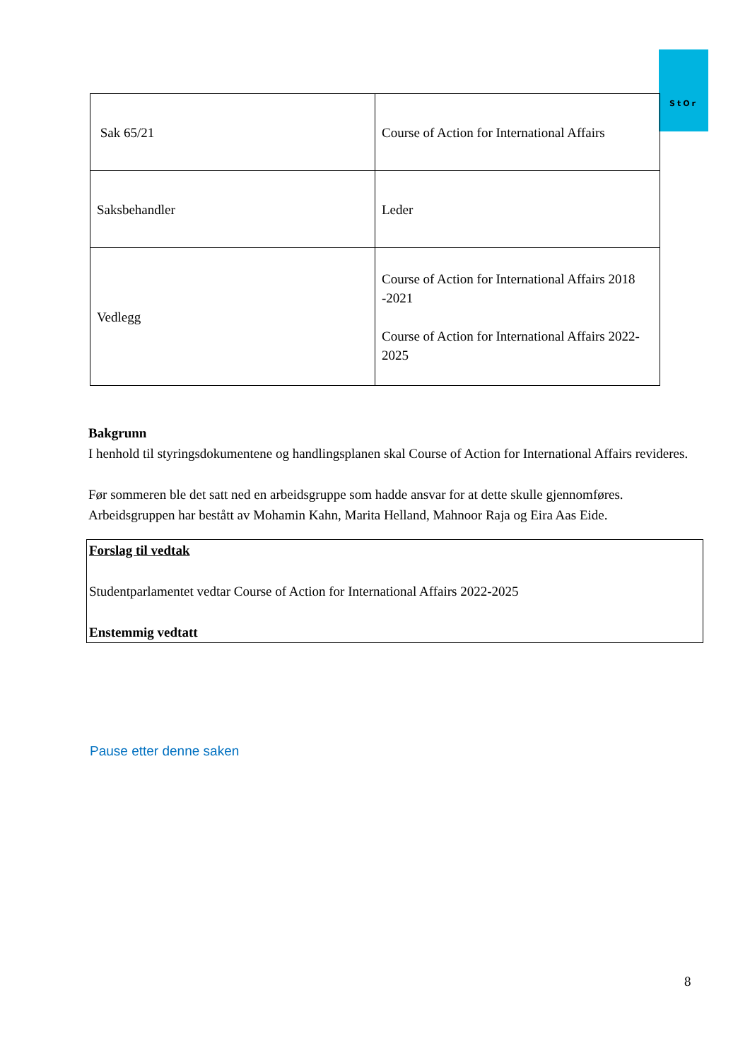StOr
| Sak 65/21 | Course of Action for International Affairs |
| Saksbehandler | Leder |
| Vedlegg | Course of Action for International Affairs 2018 -2021 Course of Action for International Affairs 2022-2025 |
Bakgrunn
I henhold til styringsdokumentene og handlingsplanen skal Course of Action for International Affairs revideres.
Før sommeren ble det satt ned en arbeidsgruppe som hadde ansvar for at dette skulle gjennomføres. Arbeidsgruppen har bestått av Mohamin Kahn, Marita Helland, Mahnoor Raja og Eira Aas Eide.
Forslag til vedtak
Studentparlamentet vedtar Course of Action for International Affairs 2022-2025
Enstemmig vedtatt
Pause etter denne saken
8